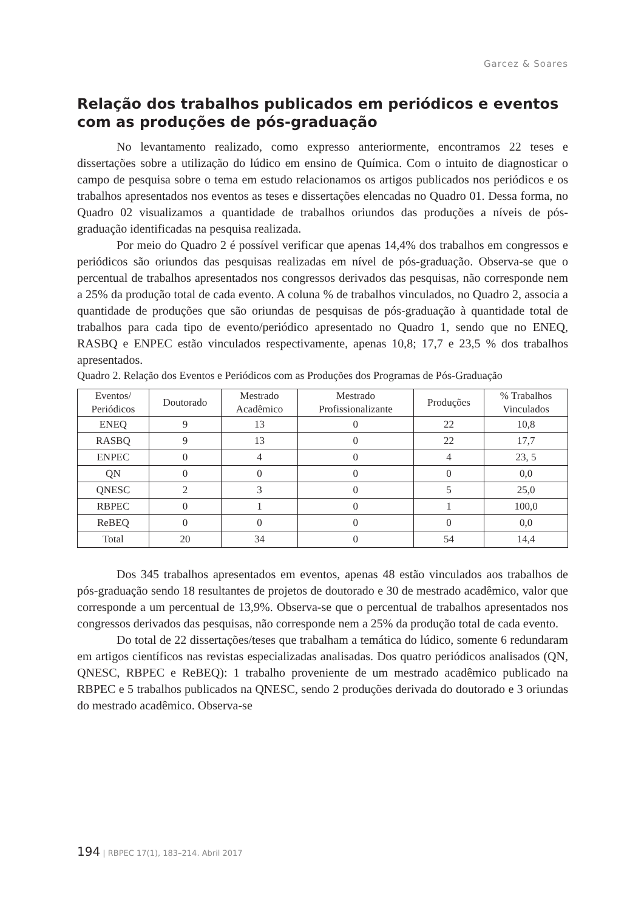Garcez & Soares
Relação dos trabalhos publicados em periódicos e eventos com as produções de pós-graduação
No levantamento realizado, como expresso anteriormente, encontramos 22 teses e dissertações sobre a utilização do lúdico em ensino de Química. Com o intuito de diagnosticar o campo de pesquisa sobre o tema em estudo relacionamos os artigos publicados nos periódicos e os trabalhos apresentados nos eventos as teses e dissertações elencadas no Quadro 01. Dessa forma, no Quadro 02 visualizamos a quantidade de trabalhos oriundos das produções a níveis de pós-graduação identificadas na pesquisa realizada.
Por meio do Quadro 2 é possível verificar que apenas 14,4% dos trabalhos em congressos e periódicos são oriundos das pesquisas realizadas em nível de pós-graduação. Observa-se que o percentual de trabalhos apresentados nos congressos derivados das pesquisas, não corresponde nem a 25% da produção total de cada evento. A coluna % de trabalhos vinculados, no Quadro 2, associa a quantidade de produções que são oriundas de pesquisas de pós-graduação à quantidade total de trabalhos para cada tipo de evento/periódico apresentado no Quadro 1, sendo que no ENEQ, RASBQ e ENPEC estão vinculados respectivamente, apenas 10,8; 17,7 e 23,5 % dos trabalhos apresentados.
Quadro 2. Relação dos Eventos e Periódicos com as Produções dos Programas de Pós-Graduação
| Eventos/ Periódicos | Doutorado | Mestrado Acadêmico | Mestrado Profissionalizante | Produções | % Trabalhos Vinculados |
| --- | --- | --- | --- | --- | --- |
| ENEQ | 9 | 13 | 0 | 22 | 10,8 |
| RASBQ | 9 | 13 | 0 | 22 | 17,7 |
| ENPEC | 0 | 4 | 0 | 4 | 23, 5 |
| QN | 0 | 0 | 0 | 0 | 0,0 |
| QNESC | 2 | 3 | 0 | 5 | 25,0 |
| RBPEC | 0 | 1 | 0 | 1 | 100,0 |
| ReBEQ | 0 | 0 | 0 | 0 | 0,0 |
| Total | 20 | 34 | 0 | 54 | 14,4 |
Dos 345 trabalhos apresentados em eventos, apenas 48 estão vinculados aos trabalhos de pós-graduação sendo 18 resultantes de projetos de doutorado e 30 de mestrado acadêmico, valor que corresponde a um percentual de 13,9%. Observa-se que o percentual de trabalhos apresentados nos congressos derivados das pesquisas, não corresponde nem a 25% da produção total de cada evento.
Do total de 22 dissertações/teses que trabalham a temática do lúdico, somente 6 redundaram em artigos científicos nas revistas especializadas analisadas. Dos quatro periódicos analisados (QN, QNESC, RBPEC e ReBEQ): 1 trabalho proveniente de um mestrado acadêmico publicado na RBPEC e 5 trabalhos publicados na QNESC, sendo 2 produções derivada do doutorado e 3 oriundas do mestrado acadêmico. Observa-se
194 | RBPEC 17(1), 183–214. Abril 2017